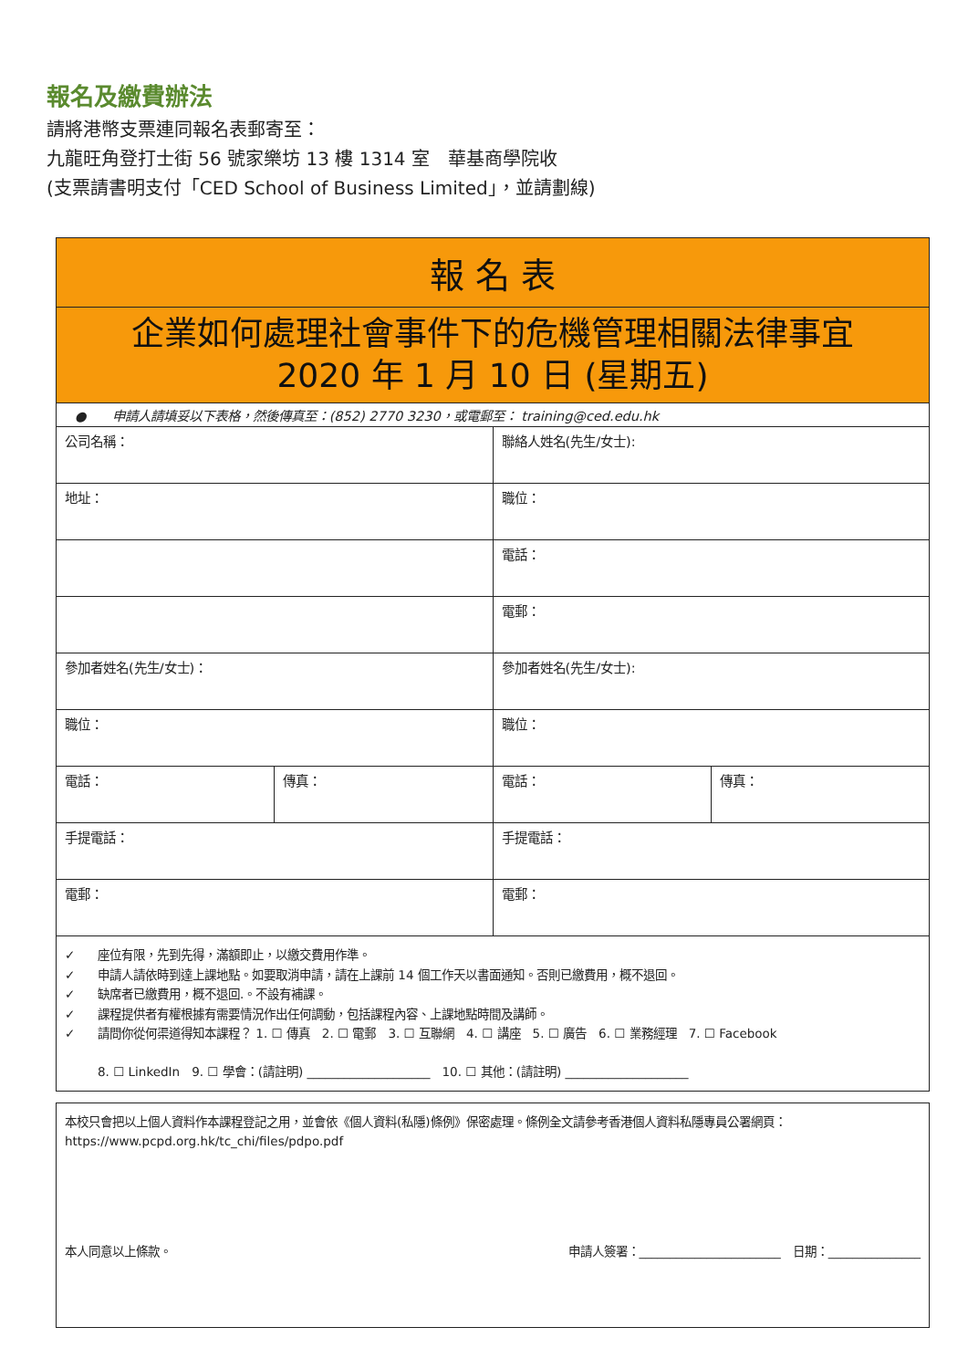報名及繳費辦法
請將港幣支票連同報名表郵寄至：
九龍旺角登打士街 56 號家樂坊 13 樓 1314 室　華基商學院收
(支票請書明支付「CED School of Business Limited」，並請劃線)
| 報 名 表 | | | |
| 企業如何處理社會事件下的危機管理相關法律事宜 2020 年 1 月 10 日 (星期五) | | | |
| ● 申請人請填妥以下表格，然後傳真至：(852) 2770 3230，或電郵至： training@ced.edu.hk | | | |
| 公司名稱： | | 聯絡人姓名(先生/女士): | |
| 地址： | | 職位： | |
| | | 電話： | |
| | | 電郵： | |
| 參加者姓名(先生/女士)： | | 參加者姓名(先生/女士): | |
| 職位： | | 職位： | |
| 電話： | 傳真： | 電話： | 傳真： |
| 手提電話： | | 手提電話： | |
| 電郵： | | 電郵： | |
| ✓ 座位有限，先到先得，滿額即止，以繳交費用作準。 ✓ 申請人請依時到達上課地點。如要取消申請，請在上課前 14 個工作天以書面通知。否則已繳費用，概不退回。 ✓ 缺席者已繳費用，概不退回.。不設有補課。 ✓ 課程提供者有權根據有需要情況作出任何調動，包括課程內容、上課地點時間及講師。 ✓ 請問你從何渠道得知本課程？ 1. ☐ 傳真 2. ☐ 電郵 3. ☐ 互聯網 4. ☐ 講座 5. ☐ 廣告 6. ☐ 業務經理 7. ☐ Facebook 8. ☐ LinkedIn 9. ☐ 學會：(請註明) ____________________ 10. ☐ 其他：(請註明) ____________________ | | | |
| 本校只會把以上個人資料作本課程登記之用，並會依《個人資料(私隱)條例》保密處理。條例全文請參考香港個人資料私隱專員公署網頁： https://www.pcpd.org.hk/tc_chi/files/pdpo.pdf 本人同意以上條款。 申請人簽署：_______________________ 日期：_______________ |